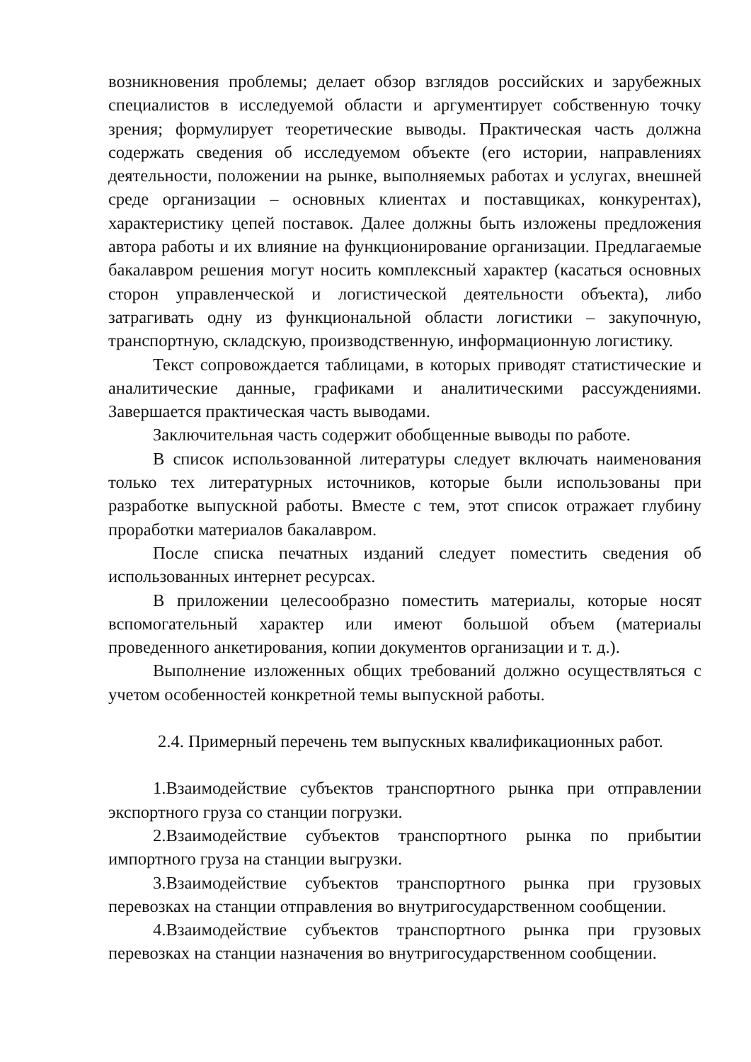возникновения проблемы; делает обзор взглядов российских и зарубежных специалистов в исследуемой области и аргументирует собственную точку зрения; формулирует теоретические выводы. Практическая часть должна содержать сведения об исследуемом объекте (его истории, направлениях деятельности, положении на рынке, выполняемых работах и услугах, внешней среде организации – основных клиентах и поставщиках, конкурентах), характеристику цепей поставок. Далее должны быть изложены предложения автора работы и их влияние на функционирование организации. Предлагаемые бакалавром решения могут носить комплексный характер (касаться основных сторон управленческой и логистической деятельности объекта), либо затрагивать одну из функциональной области логистики – закупочную, транспортную, складскую, производственную, информационную логистику.
Текст сопровождается таблицами, в которых приводят статистические и аналитические данные, графиками и аналитическими рассуждениями. Завершается практическая часть выводами.
Заключительная часть содержит обобщенные выводы по работе.
В список использованной литературы следует включать наименования только тех литературных источников, которые были использованы при разработке выпускной работы. Вместе с тем, этот список отражает глубину проработки материалов бакалавром.
После списка печатных изданий следует поместить сведения об использованных интернет ресурсах.
В приложении целесообразно поместить материалы, которые носят вспомогательный характер или имеют большой объем (материалы проведенного анкетирования, копии документов организации и т. д.).
Выполнение изложенных общих требований должно осуществляться с учетом особенностей конкретной темы выпускной работы.
2.4. Примерный перечень тем выпускных квалификационных работ.
1.Взаимодействие субъектов транспортного рынка при отправлении экспортного груза со станции погрузки.
2.Взаимодействие субъектов транспортного рынка по прибытии импортного груза на станции выгрузки.
3.Взаимодействие субъектов транспортного рынка при грузовых перевозках на станции отправления во внутригосударственном сообщении.
4.Взаимодействие субъектов транспортного рынка при грузовых перевозках на станции назначения во внутригосударственном сообщении.